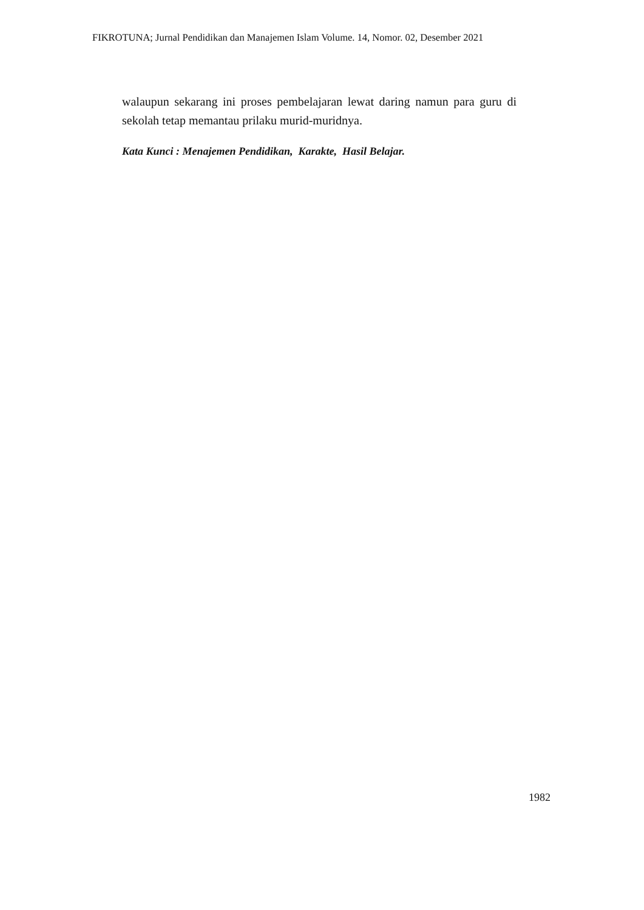FIKROTUNA; Jurnal Pendidikan dan Manajemen Islam Volume. 14, Nomor. 02, Desember 2021
walaupun sekarang ini proses pembelajaran lewat daring namun para guru di sekolah tetap memantau prilaku murid-muridnya.
Kata Kunci : Menajemen Pendidikan, Karakte, Hasil Belajar.
1982